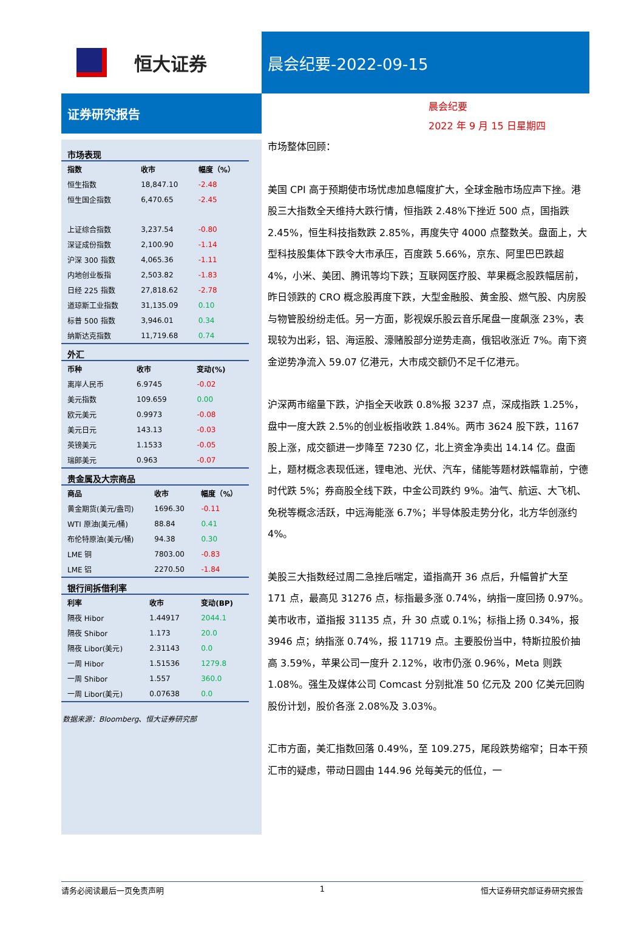恒大证券
晨会纪要-2022-09-15
证券研究报告
市场表现
| 指数 | 收市 | 幅度（%） |
| --- | --- | --- |
| 恒生指数 | 18,847.10 | -2.48 |
| 恒生国企指数 | 6,470.65 | -2.45 |
| 上证综合指数 | 3,237.54 | -0.80 |
| 深证成份指数 | 2,100.90 | -1.14 |
| 沪深 300 指数 | 4,065.36 | -1.11 |
| 内地创业板指 | 2,503.82 | -1.83 |
| 日经 225 指数 | 27,818.62 | -2.78 |
| 道琼斯工业指数 | 31,135.09 | 0.10 |
| 标普 500 指数 | 3,946.01 | 0.34 |
| 纳斯达克指数 | 11,719.68 | 0.74 |
外汇
| 币种 | 收市 | 变动(%) |
| --- | --- | --- |
| 离岸人民币 | 6.9745 | -0.02 |
| 美元指数 | 109.659 | 0.00 |
| 欧元美元 | 0.9973 | -0.08 |
| 美元日元 | 143.13 | -0.03 |
| 英镑美元 | 1.1533 | -0.05 |
| 瑞郎美元 | 0.963 | -0.07 |
贵金属及大宗商品
| 商品 | 收市 | 幅度（%） |
| --- | --- | --- |
| 黄金期货(美元/盎司) | 1696.30 | -0.11 |
| WTI 原油(美元/桶) | 88.84 | 0.41 |
| 布伦特原油(美元/桶) | 94.38 | 0.30 |
| LME 铜 | 7803.00 | -0.83 |
| LME 铝 | 2270.50 | -1.84 |
银行间拆借利率
| 利率 | 收市 | 变动(BP) |
| --- | --- | --- |
| 隔夜 Hibor | 1.44917 | 2044.1 |
| 隔夜 Shibor | 1.173 | 20.0 |
| 隔夜 Libor(美元) | 2.31143 | 0.0 |
| 一周 Hibor | 1.51536 | 1279.8 |
| 一周 Shibor | 1.557 | 360.0 |
| 一周 Libor(美元) | 0.07638 | 0.0 |
数据来源：Bloomberg、恒大证券研究部
晨会纪要
2022 年 9 月 15 日星期四
市场整体回顾：
美国 CPI 高于预期使市场忧虑加息幅度扩大，全球金融市场应声下挫。港股三大指数全天维持大跌行情，恒指跌 2.48%下挫近 500 点，国指跌 2.45%，恒生科技指数跌 2.85%，再度失守 4000 点整数关。盘面上，大型科技股集体下跌令大市承压，百度跌 5.66%，京东、阿里巴巴跌超 4%，小米、美团、腾讯等均下跌；互联网医疗股、苹果概念股跌幅居前，昨日领跌的 CRO 概念股再度下跌，大型金融股、黄金股、燃气股、内房股与物管股纷纷走低。另一方面，影视娱乐股云音乐尾盘一度飙涨 23%，表现较为出彩，铝、海运股、濠赌股部分逆势走高，俄铝收涨近 7%。南下资金逆势净流入 59.07 亿港元，大市成交额仍不足千亿港元。
沪深两市缩量下跌，沪指全天收跌 0.8%报 3237 点，深成指跌 1.25%，盘中一度大跌 2.5%的创业板指收跌 1.84%。两市 3624 股下跌，1167 股上涨，成交额进一步降至 7230 亿，北上资金净卖出 14.14 亿。盘面上，题材概念表现低迷，锂电池、光伏、汽车，储能等题材跌幅靠前，宁德时代跌 5%；券商股全线下跌，中金公司跌约 9%。油气、航运、大飞机、免税等概念活跃，中远海能涨 6.7%；半导体股走势分化，北方华创涨约 4%。
美股三大指数经过周二急挫后喘定，道指高开 36 点后，升幅曾扩大至 171 点，最高见 31276 点，标指最多涨 0.74%，纳指一度回扬 0.97%。美市收市，道指报 31135 点，升 30 点或 0.1%；标指上扬 0.34%，报 3946 点；纳指涨 0.74%，报 11719 点。主要股份当中，特斯拉股价抽高 3.59%，苹果公司一度升 2.12%，收市仍涨 0.96%，Meta 则跌 1.08%。强生及媒体公司 Comcast 分别批准 50 亿元及 200 亿美元回购股份计划，股价各涨 2.08%及 3.03%。
汇市方面，美汇指数回落 0.49%，至 109.275，尾段跌势缩窄；日本干预汇市的疑虑，带动日圆由 144.96 兑每美元的低位，一
请务必阅读最后一页免责声明 1 恒大证券研究部证券研究报告